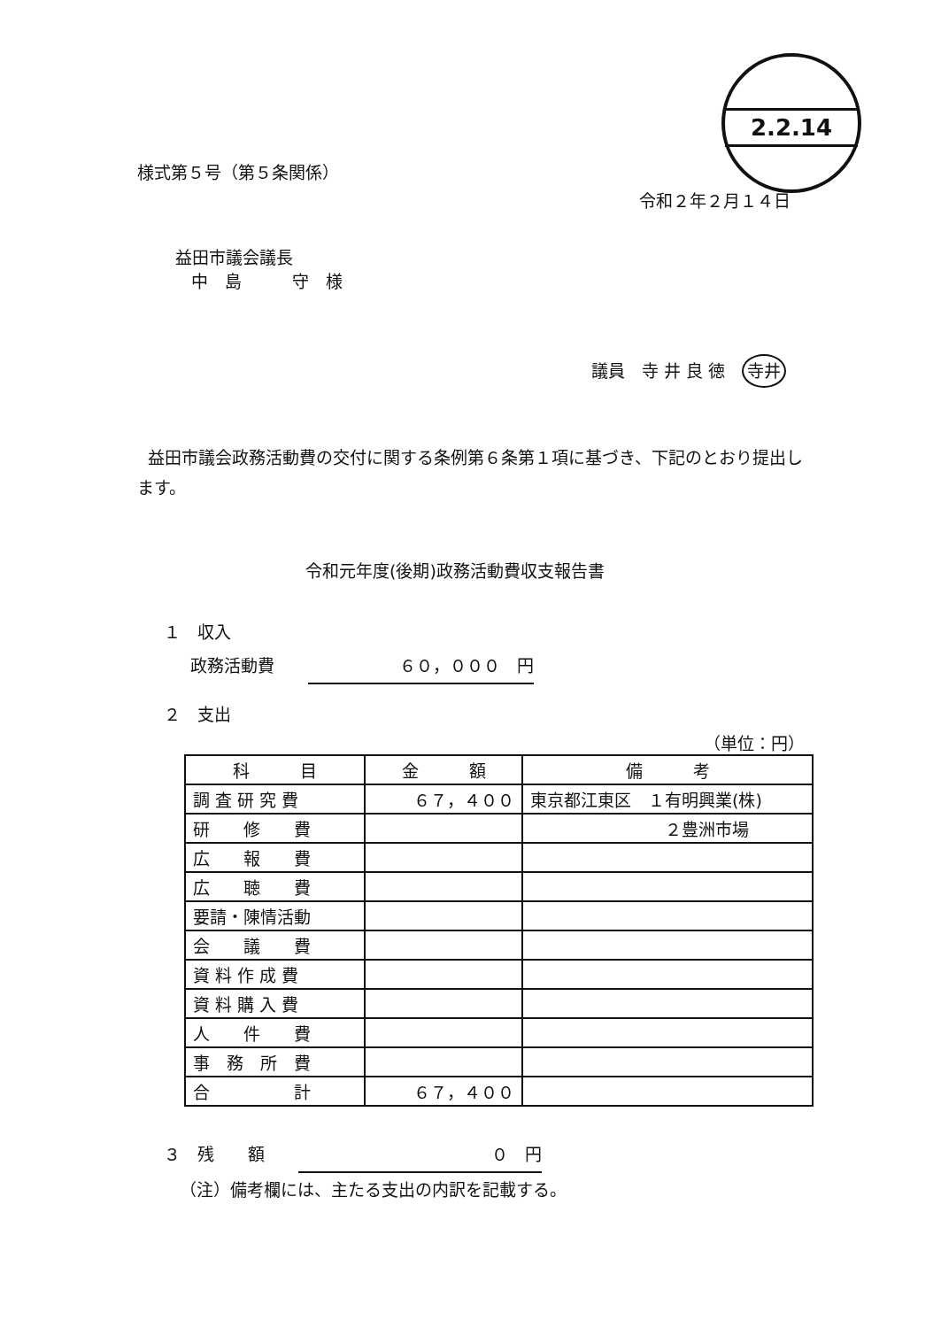2.2.14
様式第５号（第５条関係）
令和２年２月１４日
益田市議会議長
中　島　　　守　様
議員　寺 井 良 徳　寺井
益田市議会政務活動費の交付に関する条例第６条第１項に基づき、下記のとおり提出します。
令和元年度(後期)政務活動費収支報告書
１　収入
政務活動費　　６０，０００　円
２　支出
（単位：円）
| 科 目 | 金 額 | 備 考 |
| --- | --- | --- |
| 調 査 研 究 費 | ６７，４００ | 東京都江東区 １有明興業(株) |
| 研 修 費 | | ２豊洲市場 |
| 広 報 費 | | |
| 広 聴 費 | | |
| 要請・陳情活動 | | |
| 会 議 費 | | |
| 資 料 作 成 費 | | |
| 資 料 購 入 費 | | |
| 人 件 費 | | |
| 事 務 所 費 | | |
| 合 計 | ６７，４００ | |
３　残　　額　　０　円
（注）備考欄には、主たる支出の内訳を記載する。